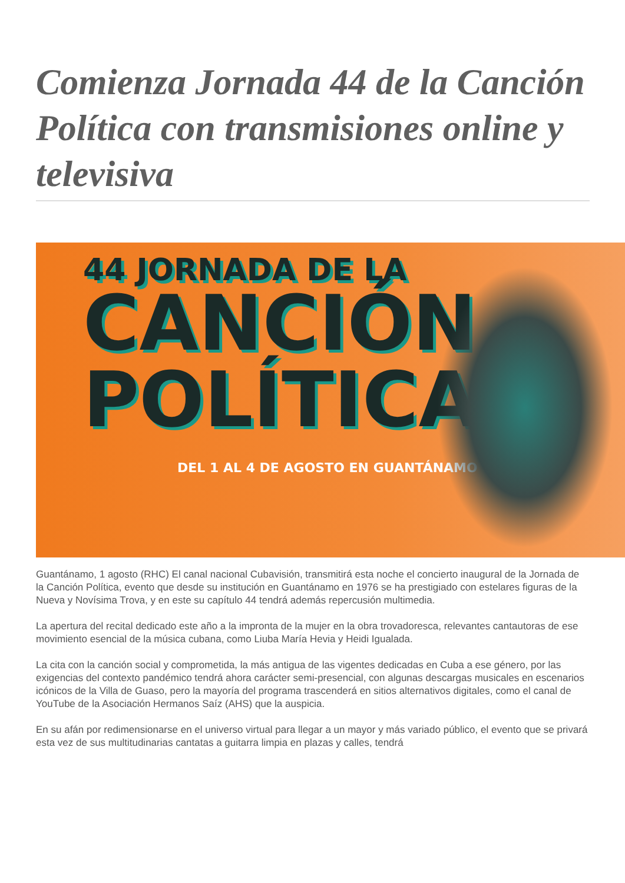Comienza Jornada 44 de la Canción Política con transmisiones online y televisiva
44 JORNADA DE LA
CANCIÓN
POLÍTICA
DEL 1 AL 4 DE AGOSTO EN GUANTÁNAMO
Guantánamo, 1 agosto (RHC) El canal nacional Cubavisión, transmitirá esta noche el concierto inaugural de la Jornada de la Canción Política, evento que desde su institución en Guantánamo en 1976 se ha prestigiado con estelares figuras de la Nueva y Novísima Trova, y en este su capítulo 44 tendrá además repercusión multimedia.
La apertura del recital dedicado este año a la impronta de la mujer en la obra trovadoresca, relevantes cantautoras de ese movimiento esencial de la música cubana, como Liuba María Hevia y Heidi Igualada.
La cita con la canción social y comprometida, la más antigua de las vigentes dedicadas en Cuba a ese género, por las exigencias del contexto pandémico tendrá ahora carácter semi-presencial, con algunas descargas musicales en escenarios icónicos de la Villa de Guaso, pero la mayoría del programa trascenderá en sitios alternativos digitales, como el canal de YouTube de la Asociación Hermanos Saíz (AHS) que la auspicia.
En su afán por redimensionarse en el universo virtual para llegar a un mayor y más variado público, el evento que se privará esta vez de sus multitudinarias cantatas a guitarra limpia en plazas y calles, tendrá